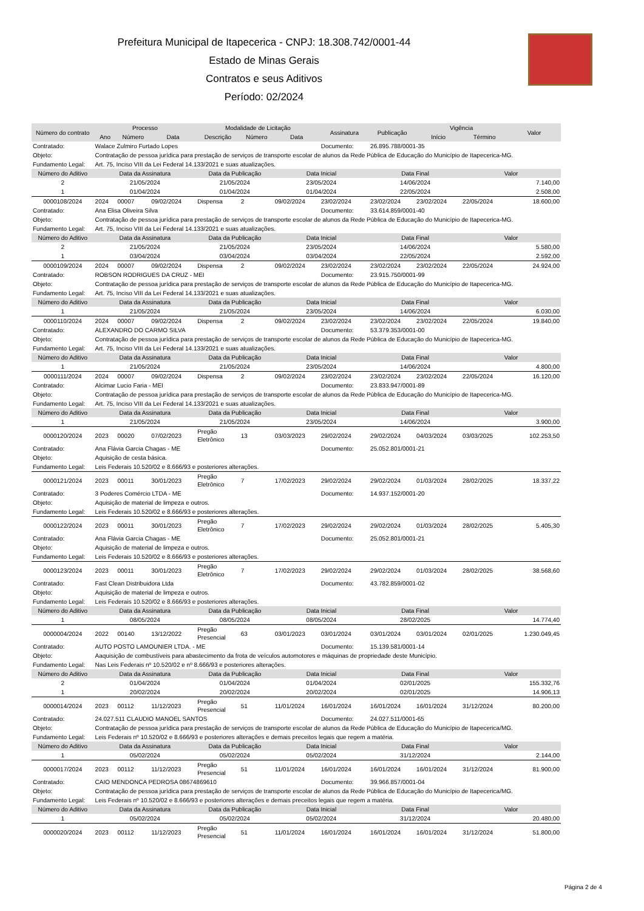Prefeitura Municipal de Itapecerica - CNPJ: 18.308.742/0001-44
Estado de Minas Gerais
Contratos e seus Aditivos
Período: 02/2024
| Número do contrato | Processo | | | Modalidade de Licitação | | | Assinatura | Publicação | Vigência | | Valor |
| --- | --- | --- | --- | --- | --- | --- | --- | --- | --- | --- | --- |
| | Ano | Número | Data | Descrição | Número | Data | | | Início | Término | |
| Contratado: | Walace Zulmiro Furtado Lopes | | | | | | Documento: | 26.895.788/0001-35 | | | |
| Objeto: | Contratação de pessoa jurídica para prestação de serviços de transporte escolar de alunos da Rede Pública de Educação do Município de Itapecerica-MG. | | | | | | | | | | |
| Fundamento Legal: | Art. 75, Inciso VIII da Lei Federal 14.133/2021 e suas atualizações. | | | | | | | | | | |
| Número do Aditivo | Data da Assinatura | | | Data da Publicação | | Data Inicial | | Data Final | | Valor | |
| 2 | 21/05/2024 | | | 21/05/2024 | | 23/05/2024 | | 14/06/2024 | | 7.140,00 | |
| 1 | 01/04/2024 | | | 01/04/2024 | | 01/04/2024 | | 22/05/2024 | | 2.508,00 | |
| 0000108/2024 | 2024 | 00007 | 09/02/2024 | Dispensa | 2 | 09/02/2024 | 23/02/2024 | 23/02/2024 | 23/02/2024 | 22/05/2024 | 18.600,00 |
| Contratado: | Ana Elisa Oliveira Silva | | | | | | Documento: | 33.614.859/0001-40 | | | |
| Objeto: | Contratação de pessoa jurídica para prestação de serviços de transporte escolar de alunos da Rede Pública de Educação do Município de Itapecerica-MG. | | | | | | | | | | |
| Fundamento Legal: | Art. 75, Inciso VIII da Lei Federal 14.133/2021 e suas atualizações. | | | | | | | | | | |
| Número do Aditivo | Data da Assinatura | | | Data da Publicação | | Data Inicial | | Data Final | | Valor | |
| 2 | 21/05/2024 | | | 21/05/2024 | | 23/05/2024 | | 14/06/2024 | | 5.580,00 | |
| 1 | 03/04/2024 | | | 03/04/2024 | | 03/04/2024 | | 22/05/2024 | | 2.592,00 | |
| 0000109/2024 | 2024 | 00007 | 09/02/2024 | Dispensa | 2 | 09/02/2024 | 23/02/2024 | 23/02/2024 | 23/02/2024 | 22/05/2024 | 24.924,00 |
| Contratado: | ROBSON RODRIGUES DA CRUZ - MEI | | | | | | Documento: | 23.915.750/0001-99 | | | |
| Objeto: | Contratação de pessoa jurídica para prestação de serviços de transporte escolar de alunos da Rede Pública de Educação do Município de Itapecerica-MG. | | | | | | | | | | |
| Fundamento Legal: | Art. 75, Inciso VIII da Lei Federal 14.133/2021 e suas atualizações. | | | | | | | | | | |
| Número do Aditivo | Data da Assinatura | | | Data da Publicação | | Data Inicial | | Data Final | | Valor | |
| 1 | 21/05/2024 | | | 21/05/2024 | | 23/05/2024 | | 14/06/2024 | | 6.030,00 | |
| 0000110/2024 | 2024 | 00007 | 09/02/2024 | Dispensa | 2 | 09/02/2024 | 23/02/2024 | 23/02/2024 | 23/02/2024 | 22/05/2024 | 19.840,00 |
| Contratado: | ALEXANDRO DO CARMO SILVA | | | | | | Documento: | 53.379.353/0001-00 | | | |
| Objeto: | Contratação de pessoa jurídica para prestação de serviços de transporte escolar de alunos da Rede Pública de Educação do Município de Itapecerica-MG. | | | | | | | | | | |
| Fundamento Legal: | Art. 75, Inciso VIII da Lei Federal 14.133/2021 e suas atualizações. | | | | | | | | | | |
| Número do Aditivo | Data da Assinatura | | | Data da Publicação | | Data Inicial | | Data Final | | Valor | |
| 1 | 21/05/2024 | | | 21/05/2024 | | 23/05/2024 | | 14/06/2024 | | 4.800,00 | |
| 0000111/2024 | 2024 | 00007 | 09/02/2024 | Dispensa | 2 | 09/02/2024 | 23/02/2024 | 23/02/2024 | 23/02/2024 | 22/05/2024 | 16.120,00 |
| Contratado: | Alcimar Lucio Faria - MEI | | | | | | Documento: | 23.833.947/0001-89 | | | |
| Objeto: | Contratação de pessoa jurídica para prestação de serviços de transporte escolar de alunos da Rede Pública de Educação do Município de Itapecerica-MG. | | | | | | | | | | |
| Fundamento Legal: | Art. 75, Inciso VIII da Lei Federal 14.133/2021 e suas atualizações. | | | | | | | | | | |
| Número do Aditivo | Data da Assinatura | | | Data da Publicação | | Data Inicial | | Data Final | | Valor | |
| 1 | 21/05/2024 | | | 21/05/2024 | | 23/05/2024 | | 14/06/2024 | | 3.900,00 | |
| 0000120/2024 | 2023 | 00020 | 07/02/2023 | Pregão Eletrônico | 13 | 03/03/2023 | 29/02/2024 | 29/02/2024 | 04/03/2024 | 03/03/2025 | 102.253,50 |
| Contratado: | Ana Flávia Garcia Chagas - ME | | | | | | Documento: | 25.052.801/0001-21 | | | |
| Objeto: | Aquisição de cesta básica. | | | | | | | | | | |
| Fundamento Legal: | Leis Federais 10.520/02 e 8.666/93 e posteriores alterações. | | | | | | | | | | |
| 0000121/2024 | 2023 | 00011 | 30/01/2023 | Pregão Eletrônico | 7 | 17/02/2023 | 29/02/2024 | 29/02/2024 | 01/03/2024 | 28/02/2025 | 18.337,22 |
| Contratado: | 3 Poderes Comércio LTDA - ME | | | | | | Documento: | 14.937.152/0001-20 | | | |
| Objeto: | Aquisição de material de limpeza e outros. | | | | | | | | | | |
| Fundamento Legal: | Leis Federais 10.520/02 e 8.666/93 e posteriores alterações. | | | | | | | | | | |
| 0000122/2024 | 2023 | 00011 | 30/01/2023 | Pregão Eletrônico | 7 | 17/02/2023 | 29/02/2024 | 29/02/2024 | 01/03/2024 | 28/02/2025 | 5.405,30 |
| Contratado: | Ana Flávia Garcia Chagas - ME | | | | | | Documento: | 25.052.801/0001-21 | | | |
| Objeto: | Aquisição de material de limpeza e outros. | | | | | | | | | | |
| Fundamento Legal: | Leis Federais 10.520/02 e 8.666/93 e posteriores alterações. | | | | | | | | | | |
| 0000123/2024 | 2023 | 00011 | 30/01/2023 | Pregão Eletrônico | 7 | 17/02/2023 | 29/02/2024 | 29/02/2024 | 01/03/2024 | 28/02/2025 | 38.568,60 |
| Contratado: | Fast Clean Distribuidora Ltda | | | | | | Documento: | 43.782.859/0001-02 | | | |
| Objeto: | Aquisição de material de limpeza e outros. | | | | | | | | | | |
| Fundamento Legal: | Leis Federais 10.520/02 e 8.666/93 e posteriores alterações. | | | | | | | | | | |
| Número do Aditivo | Data da Assinatura | | | Data da Publicação | | Data Inicial | | Data Final | | Valor | |
| 1 | 08/05/2024 | | | 08/05/2024 | | 08/05/2024 | | 28/02/2025 | | 14.774,40 | |
| 0000004/2024 | 2022 | 00140 | 13/12/2022 | Pregão Presencial | 63 | 03/01/2023 | 03/01/2024 | 03/01/2024 | 03/01/2024 | 02/01/2025 | 1.230.049,45 |
| Contratado: | AUTO POSTO LAMOUNIER LTDA. - ME | | | | | | Documento: | 15.139.581/0001-14 | | | |
| Objeto: | Aaquisição de combustíveis para abastecimento da frota de veículos automotores e máquinas de propriedade deste Município. | | | | | | | | | | |
| Fundamento Legal: | Nas Leis Federais nº 10.520/02 e nº 8.666/93 e posteriores alterações. | | | | | | | | | | |
| Número do Aditivo | Data da Assinatura | | | Data da Publicação | | Data Inicial | | Data Final | | Valor | |
| 2 | 01/04/2024 | | | 01/04/2024 | | 01/04/2024 | | 02/01/2025 | | 155.332,76 | |
| 1 | 20/02/2024 | | | 20/02/2024 | | 20/02/2024 | | 02/01/2025 | | 14.906,13 | |
| 0000014/2024 | 2023 | 00112 | 11/12/2023 | Pregão Presencial | 51 | 11/01/2024 | 16/01/2024 | 16/01/2024 | 16/01/2024 | 31/12/2024 | 80.200,00 |
| Contratado: | 24.027.511 CLAUDIO MANOEL SANTOS | | | | | | Documento: | 24.027.511/0001-65 | | | |
| Objeto: | Contratação de pessoa jurídica para prestação de serviços de transporte escolar de alunos da Rede Pública de Educação do Município de Itapecerica/MG. | | | | | | | | | | |
| Fundamento Legal: | Leis Federais nº 10.520/02 e 8.666/93 e posteriores alterações e demais preceitos legais que regem a matéria. | | | | | | | | | | |
| Número do Aditivo | Data da Assinatura | | | Data da Publicação | | Data Inicial | | Data Final | | Valor | |
| 1 | 05/02/2024 | | | 05/02/2024 | | 05/02/2024 | | 31/12/2024 | | 2.144,00 | |
| 0000017/2024 | 2023 | 00112 | 11/12/2023 | Pregão Presencial | 51 | 11/01/2024 | 16/01/2024 | 16/01/2024 | 16/01/2024 | 31/12/2024 | 81.900,00 |
| Contratado: | CAIO MENDONCA PEDROSA 08674869610 | | | | | | Documento: | 39.966.857/0001-04 | | | |
| Objeto: | Contratação de pessoa jurídica para prestação de serviços de transporte escolar de alunos da Rede Pública de Educação do Município de Itapecerica/MG. | | | | | | | | | | |
| Fundamento Legal: | Leis Federais nº 10.520/02 e 8.666/93 e posteriores alterações e demais preceitos legais que regem a matéria. | | | | | | | | | | |
| Número do Aditivo | Data da Assinatura | | | Data da Publicação | | Data Inicial | | Data Final | | Valor | |
| 1 | 05/02/2024 | | | 05/02/2024 | | 05/02/2024 | | 31/12/2024 | | 20.480,00 | |
| 0000020/2024 | 2023 | 00112 | 11/12/2023 | Pregão Presencial | 51 | 11/01/2024 | 16/01/2024 | 16/01/2024 | 16/01/2024 | 31/12/2024 | 51.800,00 |
Página 2 de 4